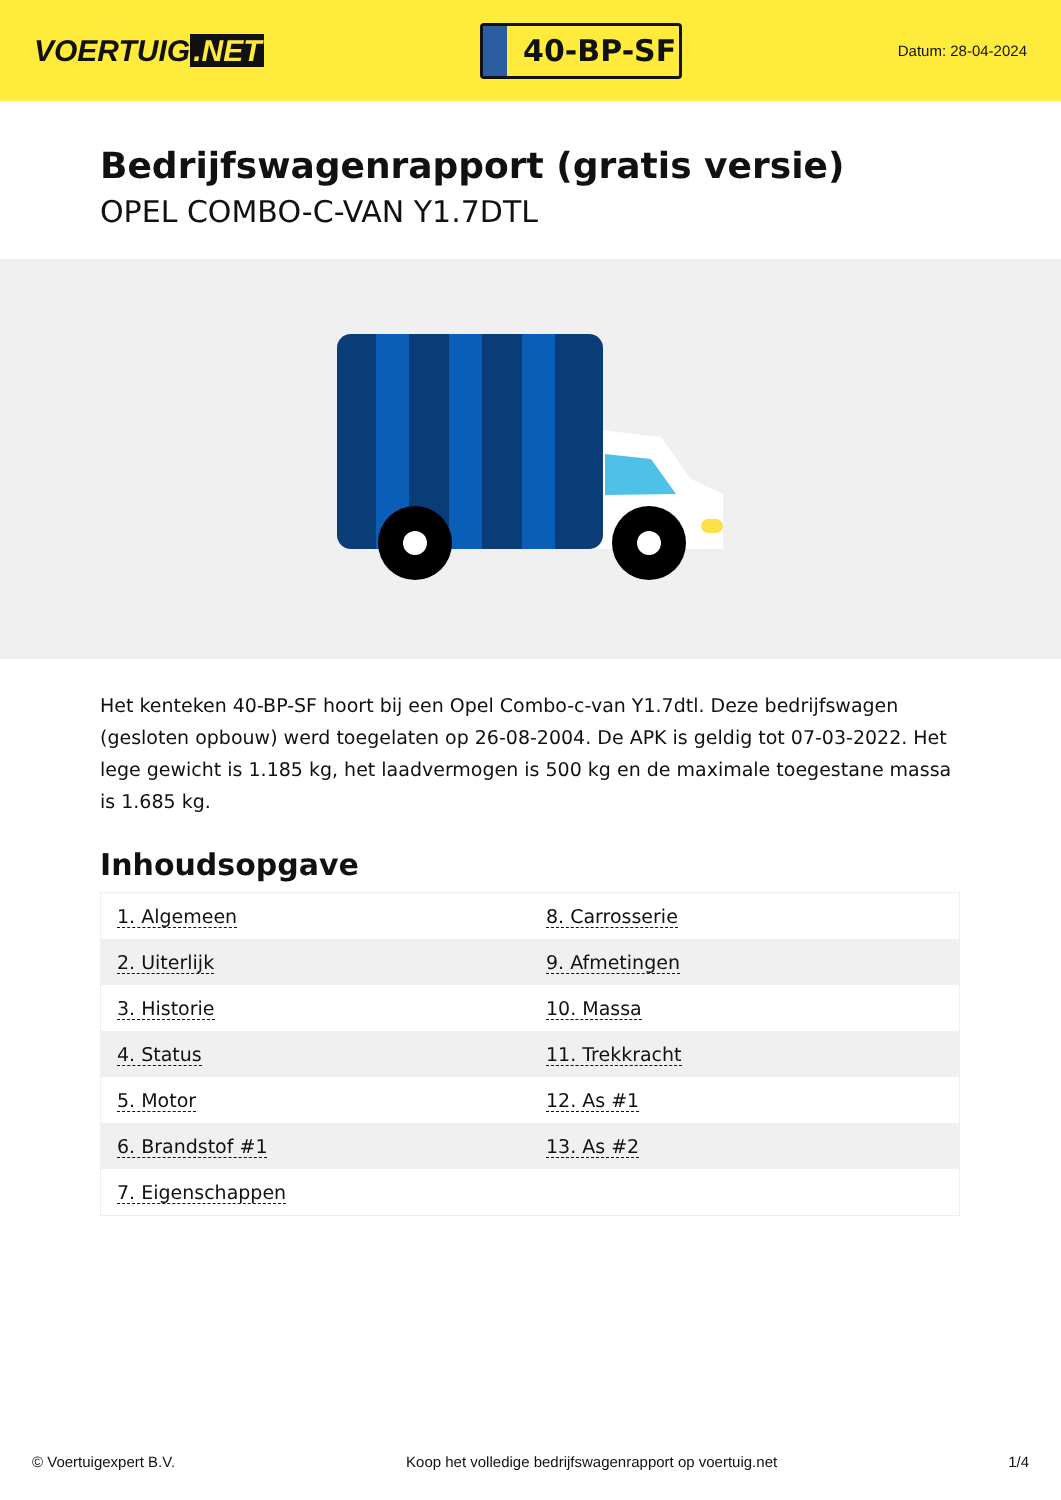VOERTUIG.NET
40-BP-SF
Datum: 28-04-2024
Bedrijfswagenrapport (gratis versie)
OPEL COMBO-C-VAN Y1.7DTL
Het kenteken 40-BP-SF hoort bij een Opel Combo-c-van Y1.7dtl. Deze bedrijfswagen (gesloten opbouw) werd toegelaten op 26-08-2004. De APK is geldig tot 07-03-2022. Het lege gewicht is 1.185 kg, het laadvermogen is 500 kg en de maximale toegestane massa is 1.685 kg.
Inhoudsopgave
| 1. Algemeen | 8. Carrosserie |
| 2. Uiterlijk | 9. Afmetingen |
| 3. Historie | 10. Massa |
| 4. Status | 11. Trekkracht |
| 5. Motor | 12. As #1 |
| 6. Brandstof #1 | 13. As #2 |
| 7. Eigenschappen | |
© Voertuigexpert B.V. Koop het volledige bedrijfswagenrapport op voertuig.net 1/4